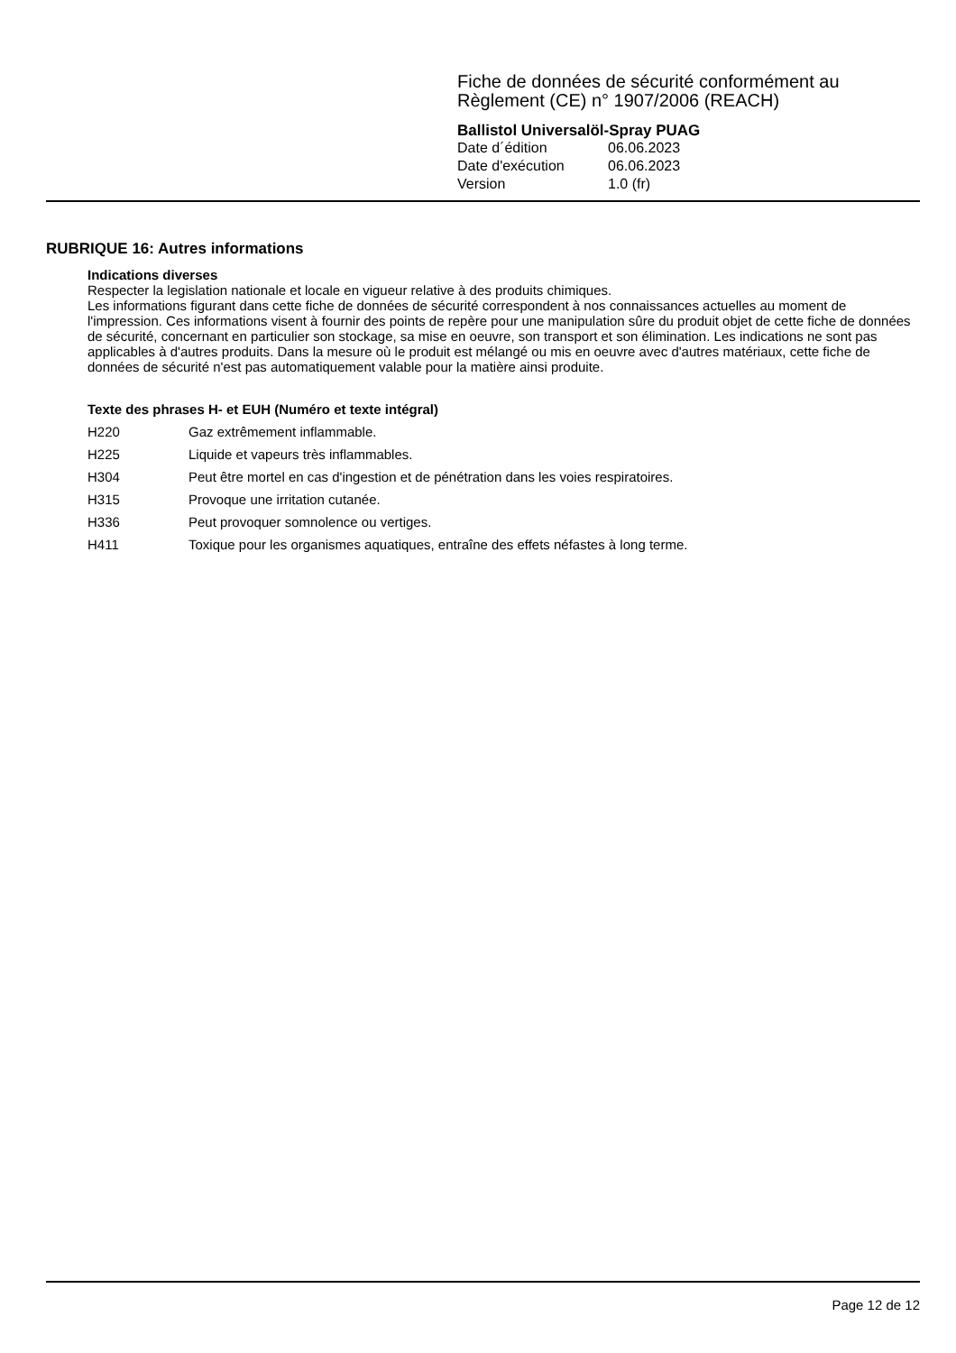Fiche de données de sécurité conformément au Règlement (CE) n° 1907/2006 (REACH)
Ballistol Universalöl-Spray PUAG
Date d´édition 06.06.2023
Date d'exécution 06.06.2023
Version 1.0 (fr)
RUBRIQUE 16: Autres informations
Indications diverses
Respecter la legislation nationale et locale en vigueur relative à des produits chimiques.
Les informations figurant dans cette fiche de données de sécurité correspondent à nos connaissances actuelles au moment de l'impression. Ces informations visent à fournir des points de repère pour une manipulation sûre du produit objet de cette fiche de données de sécurité, concernant en particulier son stockage, sa mise en oeuvre, son transport et son élimination. Les indications ne sont pas applicables à d'autres produits. Dans la mesure où le produit est mélangé ou mis en oeuvre avec d'autres matériaux, cette fiche de données de sécurité n'est pas automatiquement valable pour la matière ainsi produite.
Texte des phrases H- et EUH (Numéro et texte intégral)
H220 Gaz extrêmement inflammable.
H225 Liquide et vapeurs très inflammables.
H304 Peut être mortel en cas d'ingestion et de pénétration dans les voies respiratoires.
H315 Provoque une irritation cutanée.
H336 Peut provoquer somnolence ou vertiges.
H411 Toxique pour les organismes aquatiques, entraîne des effets néfastes à long terme.
Page 12 de 12